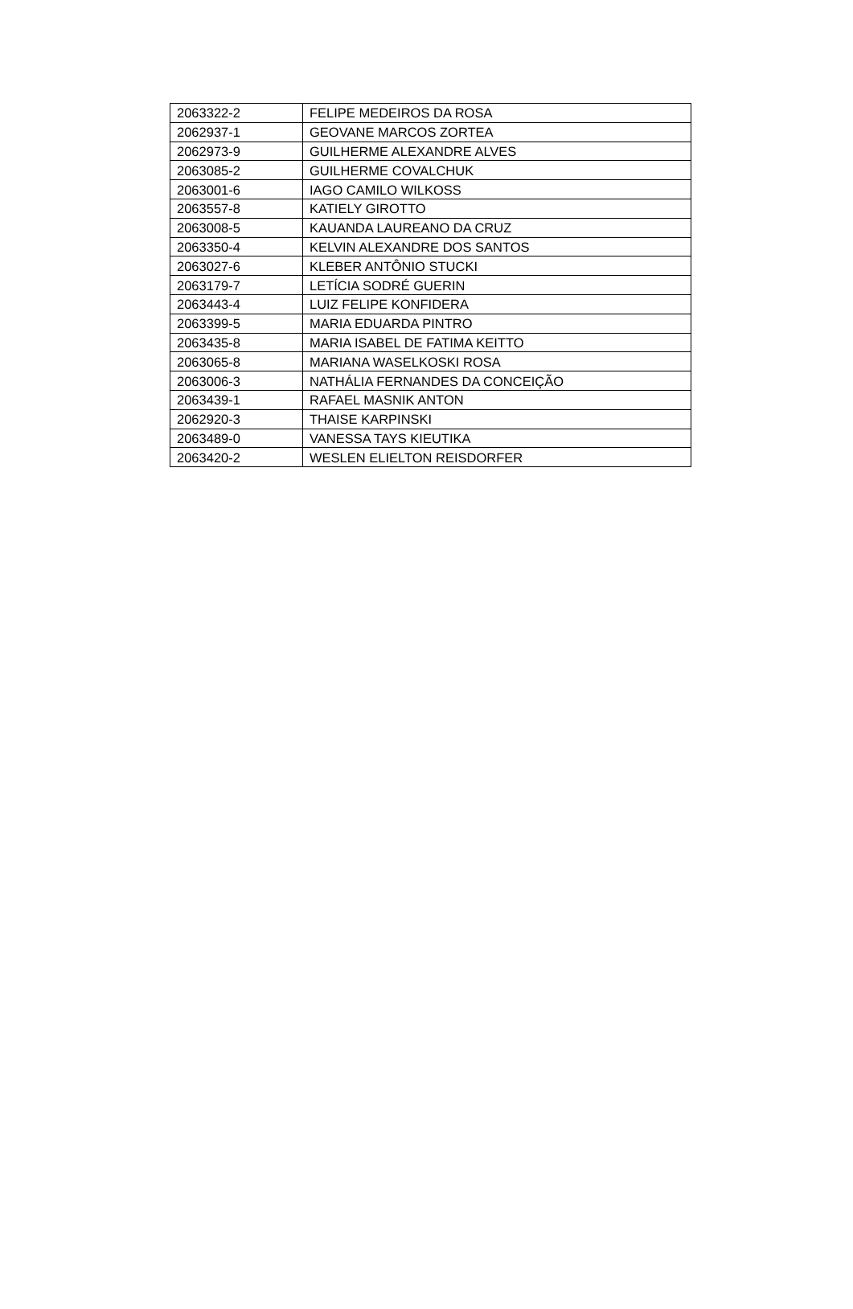| 2063322-2 | FELIPE MEDEIROS DA ROSA |
| 2062937-1 | GEOVANE MARCOS ZORTEA |
| 2062973-9 | GUILHERME ALEXANDRE ALVES |
| 2063085-2 | GUILHERME COVALCHUK |
| 2063001-6 | IAGO CAMILO WILKOSS |
| 2063557-8 | KATIELY GIROTTO |
| 2063008-5 | KAUANDA LAUREANO DA CRUZ |
| 2063350-4 | KELVIN ALEXANDRE DOS SANTOS |
| 2063027-6 | KLEBER ANTÔNIO STUCKI |
| 2063179-7 | LETÍCIA SODRÉ GUERIN |
| 2063443-4 | LUIZ FELIPE KONFIDERA |
| 2063399-5 | MARIA EDUARDA PINTRO |
| 2063435-8 | MARIA ISABEL DE FATIMA KEITTO |
| 2063065-8 | MARIANA WASELKOSKI ROSA |
| 2063006-3 | NATHÁLIA FERNANDES DA CONCEIÇÃO |
| 2063439-1 | RAFAEL MASNIK ANTON |
| 2062920-3 | THAISE KARPINSKI |
| 2063489-0 | VANESSA TAYS KIEUTIKA |
| 2063420-2 | WESLEN ELIELTON REISDORFER |